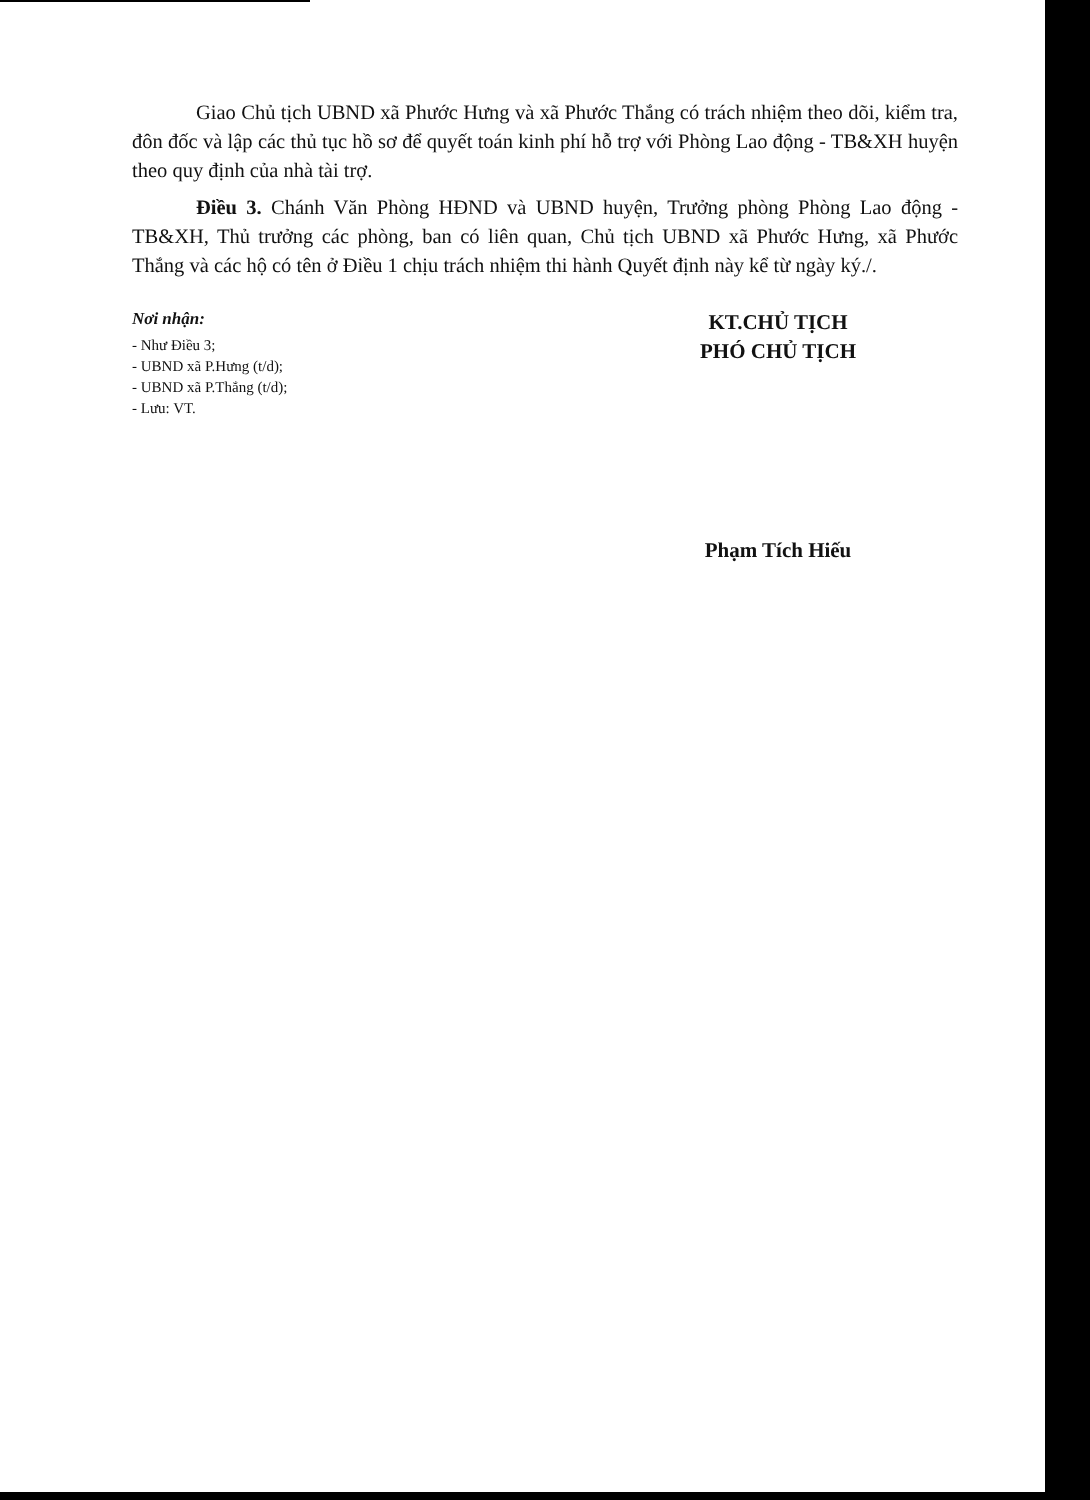Giao Chủ tịch UBND xã Phước Hưng và xã Phước Thắng có trách nhiệm theo dõi, kiểm tra, đôn đốc và lập các thủ tục hồ sơ để quyết toán kinh phí hỗ trợ với Phòng Lao động - TB&XH huyện theo quy định của nhà tài trợ.
Điều 3. Chánh Văn Phòng HĐND và UBND huyện, Trưởng phòng Phòng Lao động - TB&XH, Thủ trưởng các phòng, ban có liên quan, Chủ tịch UBND xã Phước Hưng, xã Phước Thắng và các hộ có tên ở Điều 1 chịu trách nhiệm thi hành Quyết định này kể từ ngày ký./.
Nơi nhận:
- Như Điều 3;
- UBND xã P.Hưng (t/d);
- UBND xã P.Thắng (t/d);
- Lưu: VT.
KT.CHỦ TỊCH
PHÓ CHỦ TỊCH
Phạm Tích Hiếu